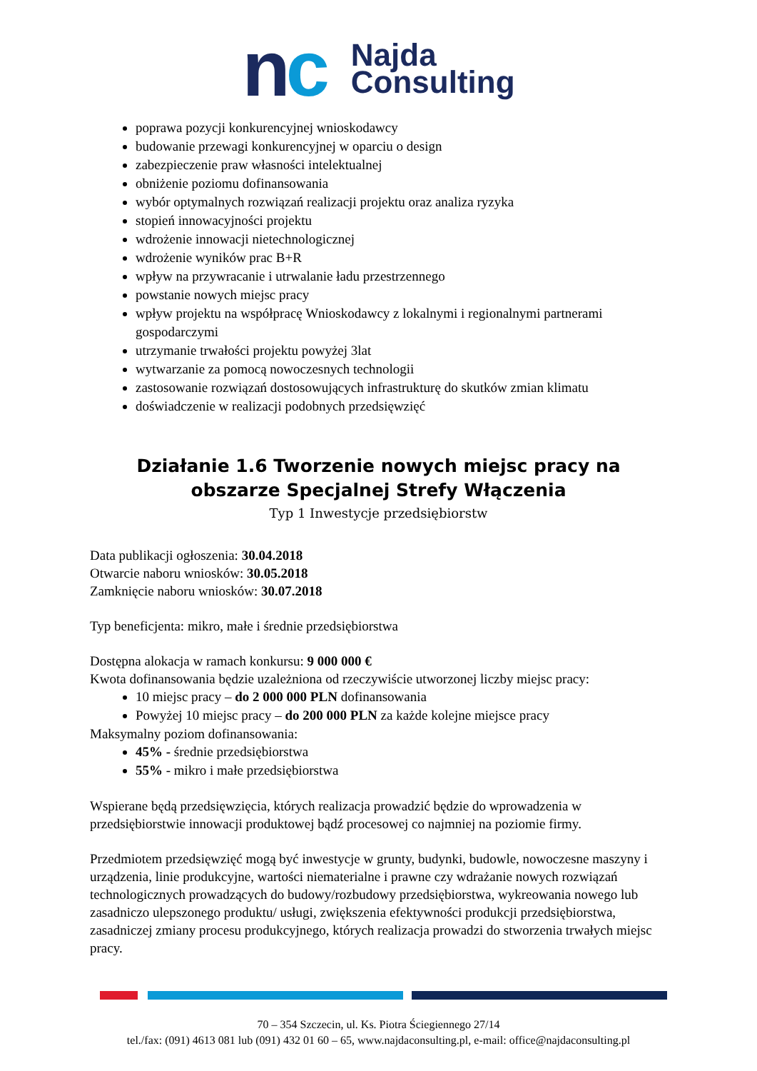nc
Najda
Consulting
poprawa pozycji konkurencyjnej wnioskodawcy
budowanie przewagi konkurencyjnej w oparciu o design
zabezpieczenie praw własności intelektualnej
obniżenie poziomu dofinansowania
wybór optymalnych rozwiązań realizacji projektu oraz analiza ryzyka
stopień innowacyjności projektu
wdrożenie innowacji nietechnologicznej
wdrożenie wyników prac B+R
wpływ na przywracanie i utrwalanie ładu przestrzennego
powstanie nowych miejsc pracy
wpływ projektu na współpracę Wnioskodawcy z lokalnymi i regionalnymi partnerami gospodarczymi
utrzymanie trwałości projektu powyżej 3lat
wytwarzanie za pomocą nowoczesnych technologii
zastosowanie rozwiązań dostosowujących infrastrukturę do skutków zmian klimatu
doświadczenie w realizacji podobnych przedsięwzięć
Działanie 1.6 Tworzenie nowych miejsc pracy na obszarze Specjalnej Strefy Włączenia
Typ 1 Inwestycje przedsiębiorstw
Data publikacji ogłoszenia: 30.04.2018
Otwarcie naboru wniosków: 30.05.2018
Zamknięcie naboru wniosków: 30.07.2018
Typ beneficjenta: mikro, małe i średnie przedsiębiorstwa
Dostępna alokacja w ramach konkursu: 9 000 000 €
Kwota dofinansowania będzie uzależniona od rzeczywiście utworzonej liczby miejsc pracy:
10 miejsc pracy – do 2 000 000 PLN dofinansowania
Powyżej 10 miejsc pracy – do 200 000 PLN za każde kolejne miejsce pracy
Maksymalny poziom dofinansowania:
45% - średnie przedsiębiorstwa
55% - mikro i małe przedsiębiorstwa
Wspierane będą przedsięwzięcia, których realizacja prowadzić będzie do wprowadzenia w przedsiębiorstwie innowacji produktowej bądź procesowej co najmniej na poziomie firmy.
Przedmiotem przedsięwzięć mogą być inwestycje w grunty, budynki, budowle, nowoczesne maszyny i urządzenia, linie produkcyjne, wartości niematerialne i prawne czy wdrażanie nowych rozwiązań technologicznych prowadzących do budowy/rozbudowy przedsiębiorstwa, wykreowania nowego lub zasadniczo ulepszonego produktu/ usługi, zwiększenia efektywności produkcji przedsiębiorstwa, zasadniczej zmiany procesu produkcyjnego, których realizacja prowadzi do stworzenia trwałych miejsc pracy.
70 – 354 Szczecin, ul. Ks. Piotra Ściegiennego 27/14
tel./fax: (091) 4613 081 lub (091) 432 01 60 – 65, www.najdaconsulting.pl, e-mail: office@najdaconsulting.pl